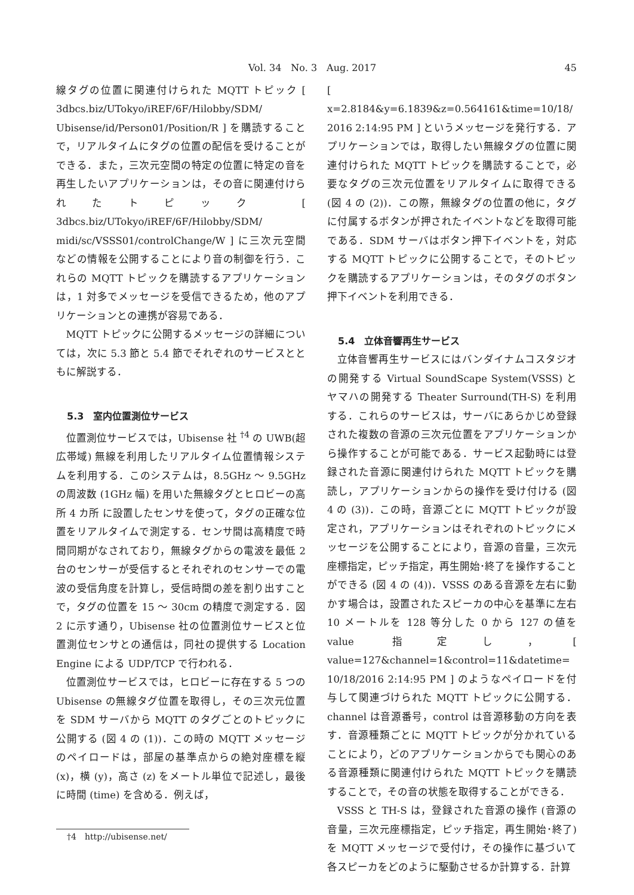Vol. 34　No. 3　Aug. 2017 45
線タグの位置に関連付けられた MQTT トピック [ 3dbcs.biz/UTokyo/iREF/6F/Hilobby/SDM/ Ubisense/id/Person01/Position/R ] を購読することで，リアルタイムにタグの位置の配信を受けることができる．また，三次元空間の特定の位置に特定の音を再生したいアプリケーションは，その音に関連付けられたトピック [ 3dbcs.biz/UTokyo/iREF/6F/Hilobby/SDM/ midi/sc/VSSS01/controlChange/W ] に三次元空間などの情報を公開することにより音の制御を行う．これらの MQTT トピックを購読するアプリケーションは，1 対多でメッセージを受信できるため，他のアプリケーションとの連携が容易である．
MQTT トピックに公開するメッセージの詳細については，次に 5.3 節と 5.4 節でそれぞれのサービスとともに解説する．
5.3　室内位置測位サービス
位置測位サービスでは，Ubisense 社 <sup>†4</sup> の UWB(超広帯域) 無線を利用したリアルタイム位置情報システムを利用する．このシステムは，8.5GHz ～ 9.5GHz の周波数 (1GHz 幅) を用いた無線タグとヒロビーの高所 4 カ所 に設置したセンサを使って，タグの正確な位置をリアルタイムで測定する．センサ間は高精度で時間同期がなされており，無線タグからの電波を最低 2 台のセンサーが受信するとそれぞれのセンサーでの電波の受信角度を計算し，受信時間の差を割り出すことで，タグの位置を 15 ～ 30cm の精度で測定する．図 2 に示す通り，Ubisense 社の位置測位サービスと位置測位センサとの通信は，同社の提供する Location Engine による UDP/TCP で行われる．
位置測位サービスでは，ヒロビーに存在する 5 つの Ubisense の無線タグ位置を取得し，その三次元位置を SDM サーバから MQTT のタグごとのトピックに公開する (図 4 の (1))．この時の MQTT メッセージのペイロードは，部屋の基準点からの絶対座標を縦 (x)，横 (y)，高さ (z) をメートル単位で記述し，最後に時間 (time) を含める．例えば，
†4　http://ubisense.net/
[ x=2.8184&y=6.1839&z=0.564161&time=10/18/ 2016 2:14:95 PM ] というメッセージを発行する．アプリケーションでは，取得したい無線タグの位置に関連付けられた MQTT トピックを購読することで，必要なタグの三次元位置をリアルタイムに取得できる (図 4 の (2))．この際，無線タグの位置の他に，タグに付属するボタンが押されたイベントなどを取得可能である．SDM サーバはボタン押下イベントを，対応する MQTT トピックに公開することで，そのトピックを購読するアプリケーションは，そのタグのボタン押下イベントを利用できる．
5.4　立体音響再生サービス
立体音響再生サービスにはバンダイナムコスタジオの開発する Virtual SoundScape System(VSSS) とヤマハの開発する Theater Surround(TH-S) を利用する．これらのサービスは，サーバにあらかじめ登録された複数の音源の三次元位置をアプリケーションから操作することが可能である．サービス起動時には登録された音源に関連付けられた MQTT トピックを購読し，アプリケーションからの操作を受け付ける (図 4 の (3))．この時，音源ごとに MQTT トピックが設定され，アプリケーションはそれぞれのトピックにメッセージを公開することにより，音源の音量，三次元座標指定，ピッチ指定，再生開始･終了を操作することができる (図 4 の (4))．VSSS のある音源を左右に動かす場合は，設置されたスピーカの中心を基準に左右 10 メートルを 128 等分した 0 から 127 の値を value 指定し，[ value=127&channel=1&control=11&datetime= 10/18/2016 2:14:95 PM ] のようなペイロードを付与して関連づけられた MQTT トピックに公開する．channel は音源番号，control は音源移動の方向を表す．音源種類ごとに MQTT トピックが分かれていることにより，どのアプリケーションからでも関心のある音源種類に関連付けられた MQTT トピックを購読することで，その音の状態を取得することができる．
VSSS と TH-S は，登録された音源の操作 (音源の音量，三次元座標指定，ピッチ指定，再生開始･終了) を MQTT メッセージで受付け，その操作に基づいて各スピーカをどのように駆動させるか計算する．計算